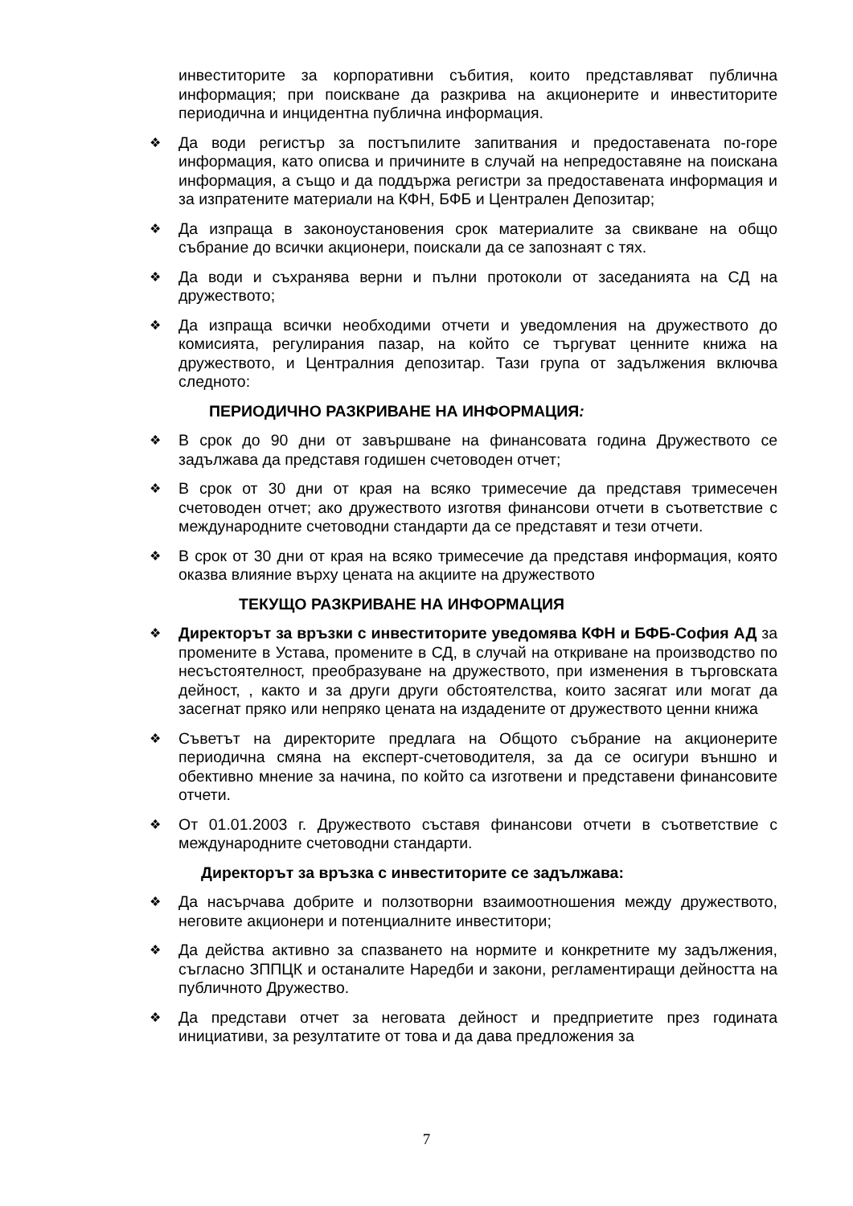инвеститорите за корпоративни събития, които представляват публична информация; при поискване да разкрива на акционерите и инвеститорите периодична и инцидентна публична информация.
❖ Да води регистър за постъпилите запитвания и предоставената по-горе информация, като описва и причините в случай на непредоставяне на поискана информация, а също и да поддържа регистри за предоставената информация и за изпратените материали на КФН, БФБ и Централен Депозитар;
❖ Да изпраща в законоустановения срок материалите за свикване на общо събрание до всички акционери, поискали да се запознаят с тях.
❖ Да води и съхранява верни и пълни протоколи от заседанията на СД на дружеството;
❖ Да изпраща всички необходими отчети и уведомления на дружеството до комисията, регулирания пазар, на който се търгуват ценните книжа на дружеството, и Централния депозитар. Тази група от задължения включва следното:
ПЕРИОДИЧНО РАЗКРИВАНЕ НА ИНФОРМАЦИЯ:
❖ В срок до 90 дни от завършване на финансовата година Дружеството се задължава да представя годишен счетоводен отчет;
❖ В срок от 30 дни от края на всяко тримесечие да представя тримесечен счетоводен отчет; ако дружеството изготвя финансови отчети в съответствие с международните счетоводни стандарти да се представят и тези отчети.
❖ В срок от 30 дни от края на всяко тримесечие да представя информация, която оказва влияние върху цената на акциите на дружеството
ТЕКУЩО РАЗКРИВАНЕ НА ИНФОРМАЦИЯ
❖ Директорът за връзки с инвеститорите уведомява КФН и БФБ-София АД за промените в Устава, промените в СД, в случай на откриване на производство по несъстоятелност, преобразуване на дружеството, при изменения в търговската дейност, , както и за други други обстоятелства, които засягат или могат да засегнат пряко или непряко цената на издадените от дружеството ценни книжа
❖ Съветът на директорите предлага на Общото събрание на акционерите периодична смяна на експерт-счетоводителя, за да се осигури външно и обективно мнение за начина, по който са изготвени и представени финансовите отчети.
❖ От 01.01.2003 г. Дружеството съставя финансови отчети в съответствие с международните счетоводни стандарти.
Директорът за връзка с инвеститорите се задължава:
❖ Да насърчава добрите и ползотворни взаимоотношения между дружеството, неговите акционери и потенциалните инвеститори;
❖ Да действа активно за спазването на нормите и конкретните му задължения, съгласно ЗППЦК и останалите Наредби и закони, регламентиращи дейността на публичното Дружество.
❖ Да представи отчет за неговата дейност и предприетите през годината инициативи, за резултатите от това и да дава предложения за
7